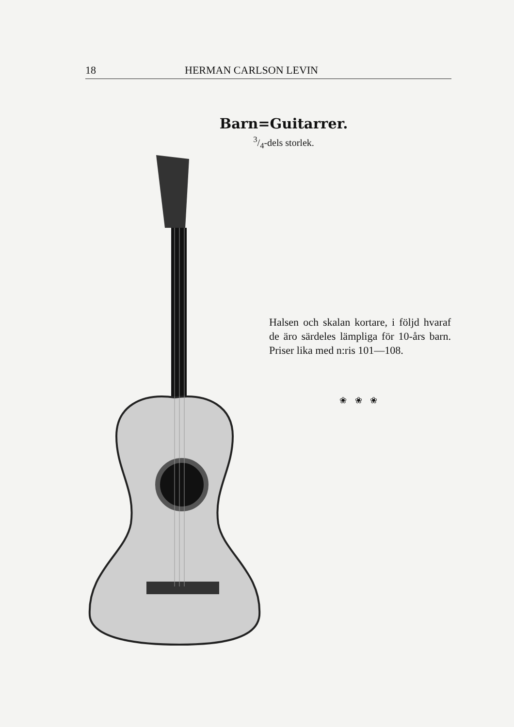18 HERMAN CARLSON LEVIN
Barn=Guitarrer.
3/4-dels storlek.
Halsen och skalan kortare, i följd hvaraf de äro särdeles lämpliga för 10-års barn. Priser lika med n:ris 101—108.
❀ ❀ ❀